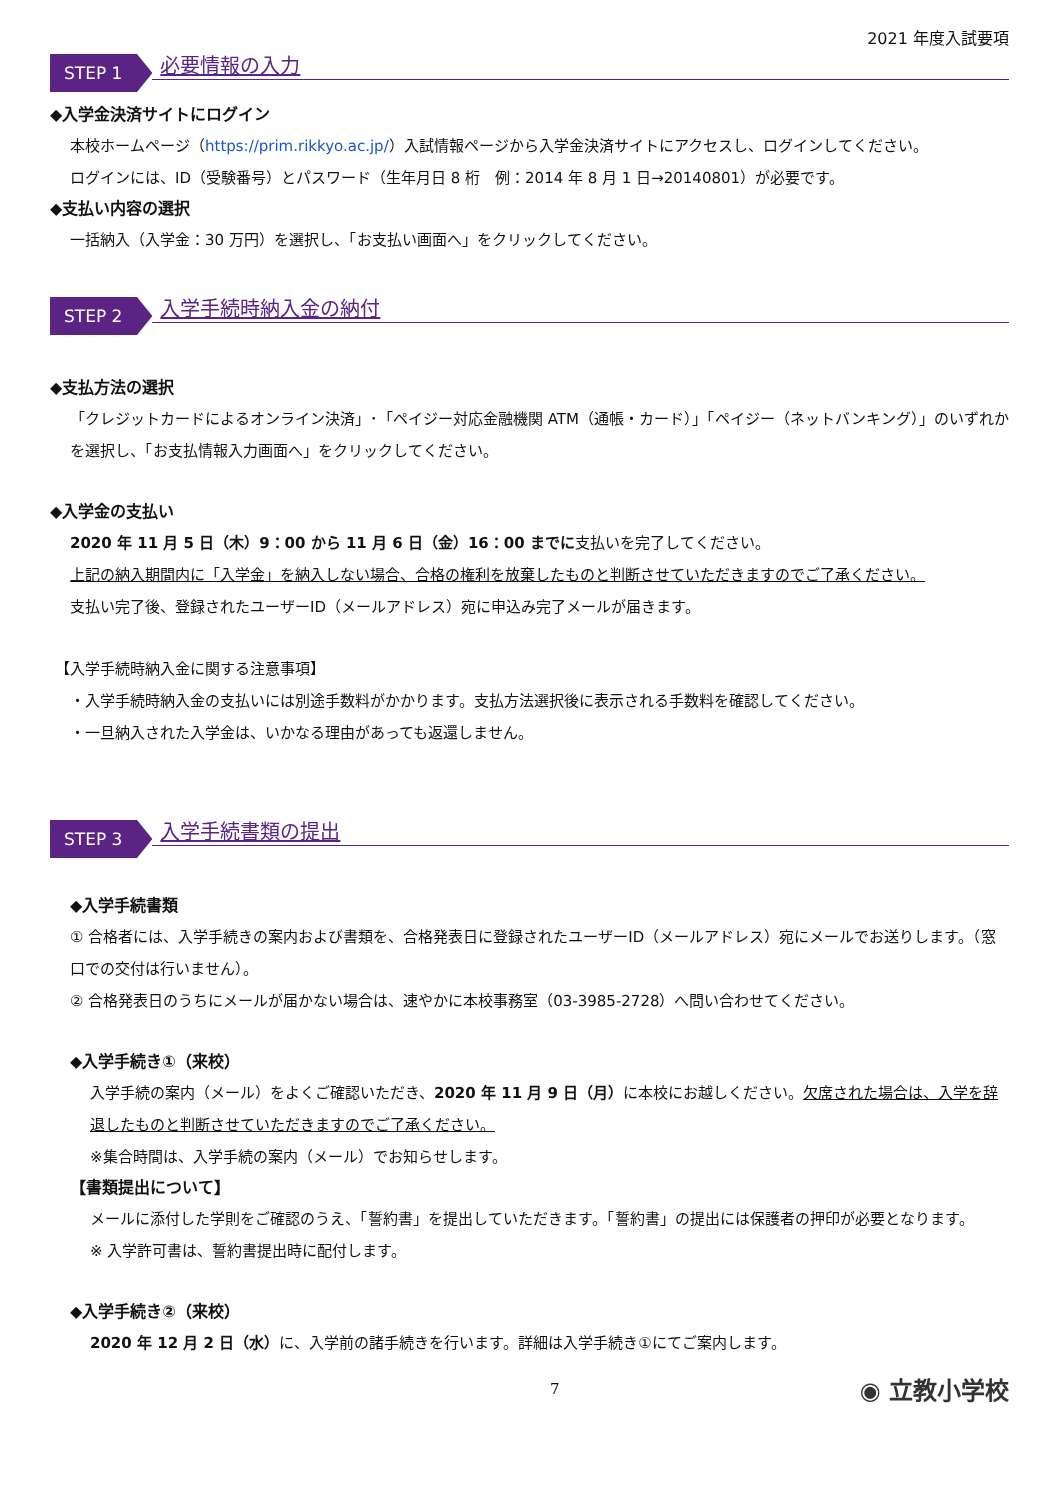2021 年度入試要項
STEP 1
必要情報の入力
◆入学金決済サイトにログイン
本校ホームページ（https://prim.rikkyo.ac.jp/）入試情報ページから入学金決済サイトにアクセスし、ログインしてください。
ログインには、ID（受験番号）とパスワード（生年月日 8 桁　例：2014 年 8 月 1 日→20140801）が必要です。
◆支払い内容の選択
一括納入（入学金：30 万円）を選択し、「お支払い画面へ」をクリックしてください。
STEP 2
入学手続時納入金の納付
◆支払方法の選択
「クレジットカードによるオンライン決済」･「ペイジー対応金融機関 ATM（通帳・カード）」「ペイジー（ネットバンキング）」のいずれかを選択し、「お支払情報入力画面へ」をクリックしてください。
◆入学金の支払い
2020 年 11 月 5 日（木）9：00 から 11 月 6 日（金）16：00 までに支払いを完了してください。
上記の納入期間内に「入学金」を納入しない場合、合格の権利を放棄したものと判断させていただきますのでご了承ください。
支払い完了後、登録されたユーザーID（メールアドレス）宛に申込み完了メールが届きます。
【入学手続時納入金に関する注意事項】
・入学手続時納入金の支払いには別途手数料がかかります。支払方法選択後に表示される手数料を確認してください。
・一旦納入された入学金は、いかなる理由があっても返還しません。
STEP 3
入学手続書類の提出
◆入学手続書類
① 合格者には、入学手続きの案内および書類を、合格発表日に登録されたユーザーID（メールアドレス）宛にメールでお送りします。（窓口での交付は行いません）。
② 合格発表日のうちにメールが届かない場合は、速やかに本校事務室（03-3985-2728）へ問い合わせてください。
◆入学手続き①（来校）
入学手続の案内（メール）をよくご確認いただき、2020 年 11 月 9 日（月）に本校にお越しください。欠席された場合は、入学を辞退したものと判断させていただきますのでご了承ください。
※集合時間は、入学手続の案内（メール）でお知らせします。
【書類提出について】
メールに添付した学則をご確認のうえ、「誓約書」を提出していただきます。「誓約書」の提出には保護者の押印が必要となります。
※ 入学許可書は、誓約書提出時に配付します。
◆入学手続き②（来校）
2020 年 12 月 2 日（水）に、入学前の諸手続きを行います。詳細は入学手続き①にてご案内します。
7 ◉ 立教小学校